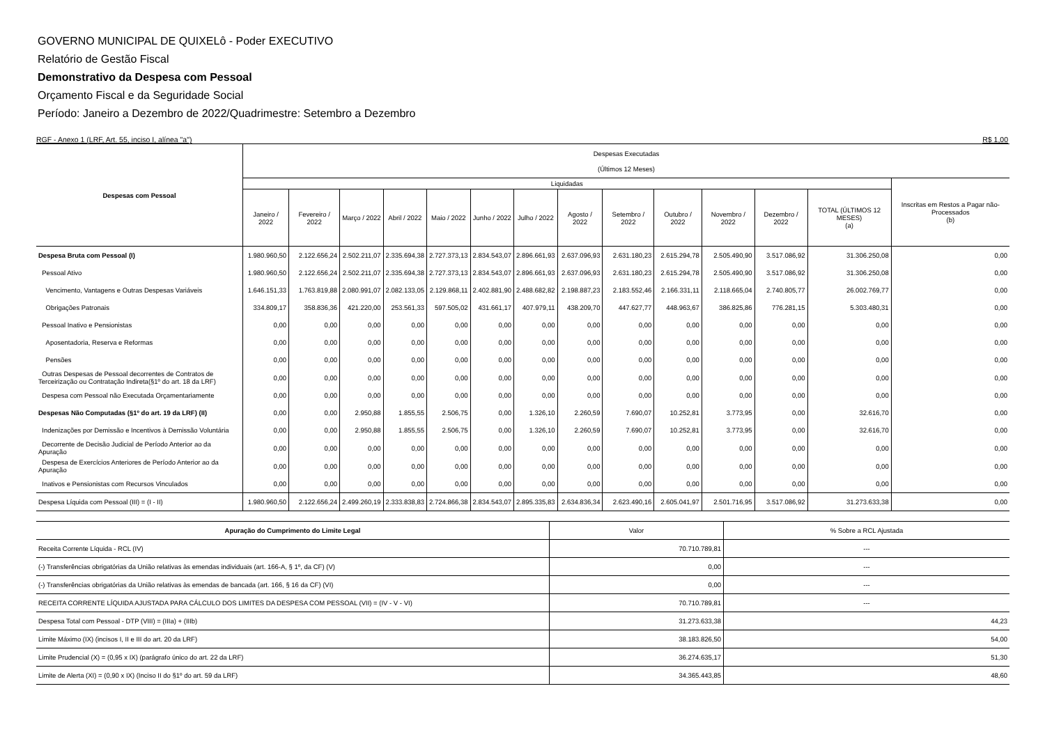GOVERNO MUNICIPAL DE QUIXELô - Poder EXECUTIVO
Relatório de Gestão Fiscal
Demonstrativo da Despesa com Pessoal
Orçamento Fiscal e da Seguridade Social
Período: Janeiro a Dezembro de 2022/Quadrimestre: Setembro a Dezembro
RGF - Anexo 1 (LRF, Art. 55, inciso I, alínea "a") R$ 1,00
| Despesas com Pessoal | Despesas Executadas (Últimos 12 Meses) | | | | | | | | | | | | | |
| --- | --- | --- | --- | --- | --- | --- | --- | --- | --- | --- | --- | --- | --- | --- |
| | Liquidadas | | | | | | | | | | | | | Inscritas em Restos a Pagar não-Processados (b) |
| | Janeiro / 2022 | Fevereiro / 2022 | Março / 2022 | Abril / 2022 | Maio / 2022 | Junho / 2022 | Julho / 2022 | Agosto / 2022 | Setembro / 2022 | Outubro / 2022 | Novembro / 2022 | Dezembro / 2022 | TOTAL (ÚLTIMOS 12 MESES) (a) | |
| Despesa Bruta com Pessoal (I) | 1.980.960,50 | 2.122.656,24 | 2.502.211,07 | 2.335.694,38 | 2.727.373,13 | 2.834.543,07 | 2.896.661,93 | 2.637.096,93 | 2.631.180,23 | 2.615.294,78 | 2.505.490,90 | 3.517.086,92 | 31.306.250,08 | 0,00 |
| Pessoal Ativo | 1.980.960,50 | 2.122.656,24 | 2.502.211,07 | 2.335.694,38 | 2.727.373,13 | 2.834.543,07 | 2.896.661,93 | 2.637.096,93 | 2.631.180,23 | 2.615.294,78 | 2.505.490,90 | 3.517.086,92 | 31.306.250,08 | 0,00 |
| Vencimento, Vantagens e Outras Despesas Variáveis | 1.646.151,33 | 1.763.819,88 | 2.080.991,07 | 2.082.133,05 | 2.129.868,11 | 2.402.881,90 | 2.488.682,82 | 2.198.887,23 | 2.183.552,46 | 2.166.331,11 | 2.118.665,04 | 2.740.805,77 | 26.002.769,77 | 0,00 |
| Obrigações Patronais | 334.809,17 | 358.836,36 | 421.220,00 | 253.561,33 | 597.505,02 | 431.661,17 | 407.979,11 | 438.209,70 | 447.627,77 | 448.963,67 | 386.825,86 | 776.281,15 | 5.303.480,31 | 0,00 |
| Pessoal Inativo e Pensionistas | 0,00 | 0,00 | 0,00 | 0,00 | 0,00 | 0,00 | 0,00 | 0,00 | 0,00 | 0,00 | 0,00 | 0,00 | 0,00 | 0,00 |
| Aposentadoria, Reserva e Reformas | 0,00 | 0,00 | 0,00 | 0,00 | 0,00 | 0,00 | 0,00 | 0,00 | 0,00 | 0,00 | 0,00 | 0,00 | 0,00 | 0,00 |
| Pensões | 0,00 | 0,00 | 0,00 | 0,00 | 0,00 | 0,00 | 0,00 | 0,00 | 0,00 | 0,00 | 0,00 | 0,00 | 0,00 | 0,00 |
| Outras Despesas de Pessoal decorrentes de Contratos de Terceirização ou Contratação Indireta(§1º do art. 18 da LRF) | 0,00 | 0,00 | 0,00 | 0,00 | 0,00 | 0,00 | 0,00 | 0,00 | 0,00 | 0,00 | 0,00 | 0,00 | 0,00 | 0,00 |
| Despesa com Pessoal não Executada Orçamentariamente | 0,00 | 0,00 | 0,00 | 0,00 | 0,00 | 0,00 | 0,00 | 0,00 | 0,00 | 0,00 | 0,00 | 0,00 | 0,00 | 0,00 |
| Despesas Não Computadas (§1º do art. 19 da LRF) (II) | 0,00 | 0,00 | 2.950,88 | 1.855,55 | 2.506,75 | 0,00 | 1.326,10 | 2.260,59 | 7.690,07 | 10.252,81 | 3.773,95 | 0,00 | 32.616,70 | 0,00 |
| Indenizações por Demissão e Incentivos à Demissão Voluntária | 0,00 | 0,00 | 2.950,88 | 1.855,55 | 2.506,75 | 0,00 | 1.326,10 | 2.260,59 | 7.690,07 | 10.252,81 | 3.773,95 | 0,00 | 32.616,70 | 0,00 |
| Decorrente de Decisão Judicial de Período Anterior ao da Apuração | 0,00 | 0,00 | 0,00 | 0,00 | 0,00 | 0,00 | 0,00 | 0,00 | 0,00 | 0,00 | 0,00 | 0,00 | 0,00 | 0,00 |
| Despesa de Exercícios Anteriores de Período Anterior ao da Apuração | 0,00 | 0,00 | 0,00 | 0,00 | 0,00 | 0,00 | 0,00 | 0,00 | 0,00 | 0,00 | 0,00 | 0,00 | 0,00 | 0,00 |
| Inativos e Pensionistas com Recursos Vinculados | 0,00 | 0,00 | 0,00 | 0,00 | 0,00 | 0,00 | 0,00 | 0,00 | 0,00 | 0,00 | 0,00 | 0,00 | 0,00 | 0,00 |
| Despesa Líquida com Pessoal (III) = (I - II) | 1.980.960,50 | 2.122.656,24 | 2.499.260,19 | 2.333.838,83 | 2.724.866,38 | 2.834.543,07 | 2.895.335,83 | 2.634.836,34 | 2.623.490,16 | 2.605.041,97 | 2.501.716,95 | 3.517.086,92 | 31.273.633,38 | 0,00 |
| Apuração do Cumprimento do Limite Legal | Valor | % Sobre a RCL Ajustada |
| --- | --- | --- |
| Receita Corrente Líquida - RCL (IV) | 70.710.789,81 | --- |
| (-) Transferências obrigatórias da União relativas às emendas individuais (art. 166-A, § 1º, da CF) (V) | 0,00 | --- |
| (-) Transferências obrigatórias da União relativas às emendas de bancada (art. 166, § 16 da CF) (VI) | 0,00 | --- |
| RECEITA CORRENTE LÍQUIDA AJUSTADA PARA CÁLCULO DOS LIMITES DA DESPESA COM PESSOAL (VII) = (IV - V - VI) | 70.710.789,81 | --- |
| Despesa Total com Pessoal - DTP (VIII) = (IIIa) + (IIIb) | 31.273.633,38 | 44,23 |
| Limite Máximo (IX) (incisos I, II e III do art. 20 da LRF) | 38.183.826,50 | 54,00 |
| Limite Prudencial (X) = (0,95 x IX) (parágrafo único do art. 22 da LRF) | 36.274.635,17 | 51,30 |
| Limite de Alerta (XI) = (0,90 x IX) (Inciso II do §1º do art. 59 da LRF) | 34.365.443,85 | 48,60 |